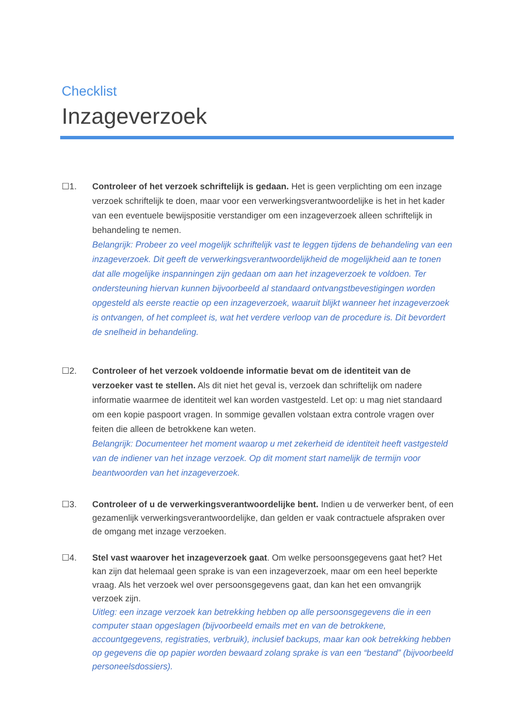Checklist
Inzageverzoek
☐1. Controleer of het verzoek schriftelijk is gedaan. Het is geen verplichting om een inzage verzoek schriftelijk te doen, maar voor een verwerkingsverantwoordelijke is het in het kader van een eventuele bewijspositie verstandiger om een inzageverzoek alleen schriftelijk in behandeling te nemen.
Belangrijk: Probeer zo veel mogelijk schriftelijk vast te leggen tijdens de behandeling van een inzageverzoek. Dit geeft de verwerkingsverantwoordelijkheid de mogelijkheid aan te tonen dat alle mogelijke inspanningen zijn gedaan om aan het inzageverzoek te voldoen. Ter ondersteuning hiervan kunnen bijvoorbeeld al standaard ontvangstbevestigingen worden opgesteld als eerste reactie op een inzageverzoek, waaruit blijkt wanneer het inzageverzoek is ontvangen, of het compleet is, wat het verdere verloop van de procedure is. Dit bevordert de snelheid in behandeling.
☐2. Controleer of het verzoek voldoende informatie bevat om de identiteit van de verzoeker vast te stellen. Als dit niet het geval is, verzoek dan schriftelijk om nadere informatie waarmee de identiteit wel kan worden vastgesteld. Let op: u mag niet standaard om een kopie paspoort vragen. In sommige gevallen volstaan extra controle vragen over feiten die alleen de betrokkene kan weten.
Belangrijk: Documenteer het moment waarop u met zekerheid de identiteit heeft vastgesteld van de indiener van het inzage verzoek. Op dit moment start namelijk de termijn voor beantwoorden van het inzageverzoek.
☐3. Controleer of u de verwerkingsverantwoordelijke bent. Indien u de verwerker bent, of een gezamenlijk verwerkingsverantwoordelijke, dan gelden er vaak contractuele afspraken over de omgang met inzage verzoeken.
☐4. Stel vast waarover het inzageverzoek gaat. Om welke persoonsgegevens gaat het? Het kan zijn dat helemaal geen sprake is van een inzageverzoek, maar om een heel beperkte vraag. Als het verzoek wel over persoonsgegevens gaat, dan kan het een omvangrijk verzoek zijn.
Uitleg: een inzage verzoek kan betrekking hebben op alle persoonsgegevens die in een computer staan opgeslagen (bijvoorbeeld emails met en van de betrokkene, accountgegevens, registraties, verbruik), inclusief backups, maar kan ook betrekking hebben op gegevens die op papier worden bewaard zolang sprake is van een “bestand” (bijvoorbeeld personeelsdossiers).